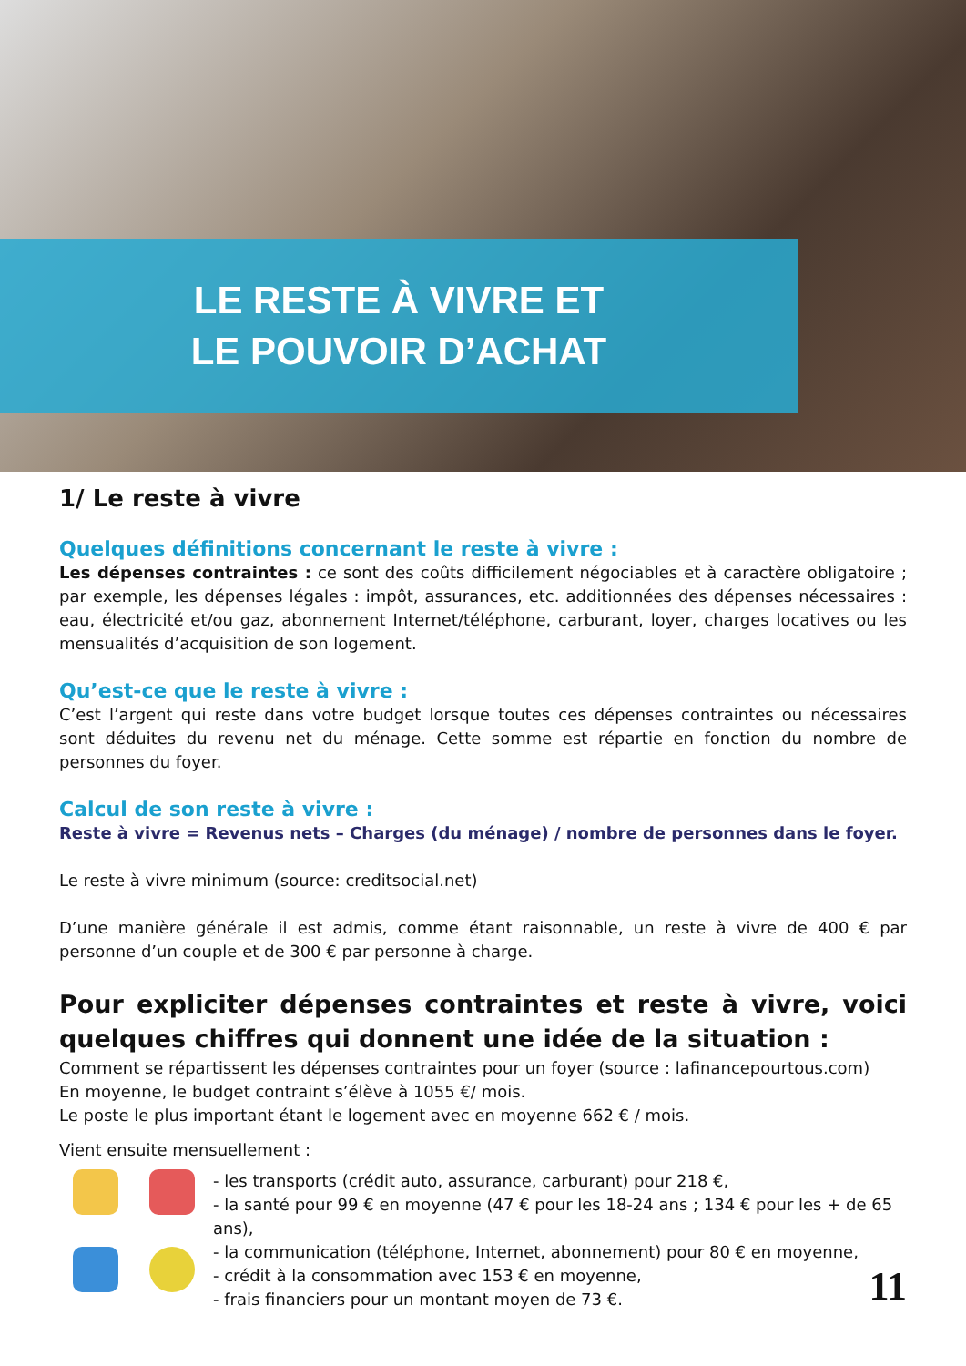LE RESTE À VIVRE ET
LE POUVOIR D’ACHAT
1/ Le reste à vivre
Quelques définitions concernant le reste à vivre :
Les dépenses contraintes : ce sont des coûts difficilement négociables et à caractère obligatoire ; par exemple, les dépenses légales : impôt, assurances, etc. additionnées des dépenses nécessaires : eau, électricité et/ou gaz, abonnement Internet/téléphone, carburant, loyer, charges locatives ou les mensualités d’acquisition de son logement.
Qu’est-ce que le reste à vivre :
C’est l’argent qui reste dans votre budget lorsque toutes ces dépenses contraintes ou nécessaires sont déduites du revenu net du ménage. Cette somme est répartie en fonction du nombre de personnes du foyer.
Calcul de son reste à vivre :
Reste à vivre = Revenus nets – Charges (du ménage) / nombre de personnes dans le foyer.
Le reste à vivre minimum (source: creditsocial.net)
D’une manière générale il est admis, comme étant raisonnable, un reste à vivre de 400 € par personne d’un couple et de 300 € par personne à charge.
Pour expliciter dépenses contraintes et reste à vivre, voici quelques chiffres qui donnent une idée de la situation :
Comment se répartissent les dépenses contraintes pour un foyer (source : lafinancepourtous.com)
En moyenne, le budget contraint s’élève à 1055 €/ mois.
Le poste le plus important étant le logement avec en moyenne 662 € / mois.
Vient ensuite mensuellement :
- les transports (crédit auto, assurance, carburant) pour 218 €,
- la santé pour 99 € en moyenne (47 € pour les 18-24 ans ; 134 € pour les + de 65 ans),
- la communication (téléphone, Internet, abonnement) pour 80 € en moyenne,
- crédit à la consommation avec 153 € en moyenne,
- frais financiers pour un montant moyen de 73 €.
11